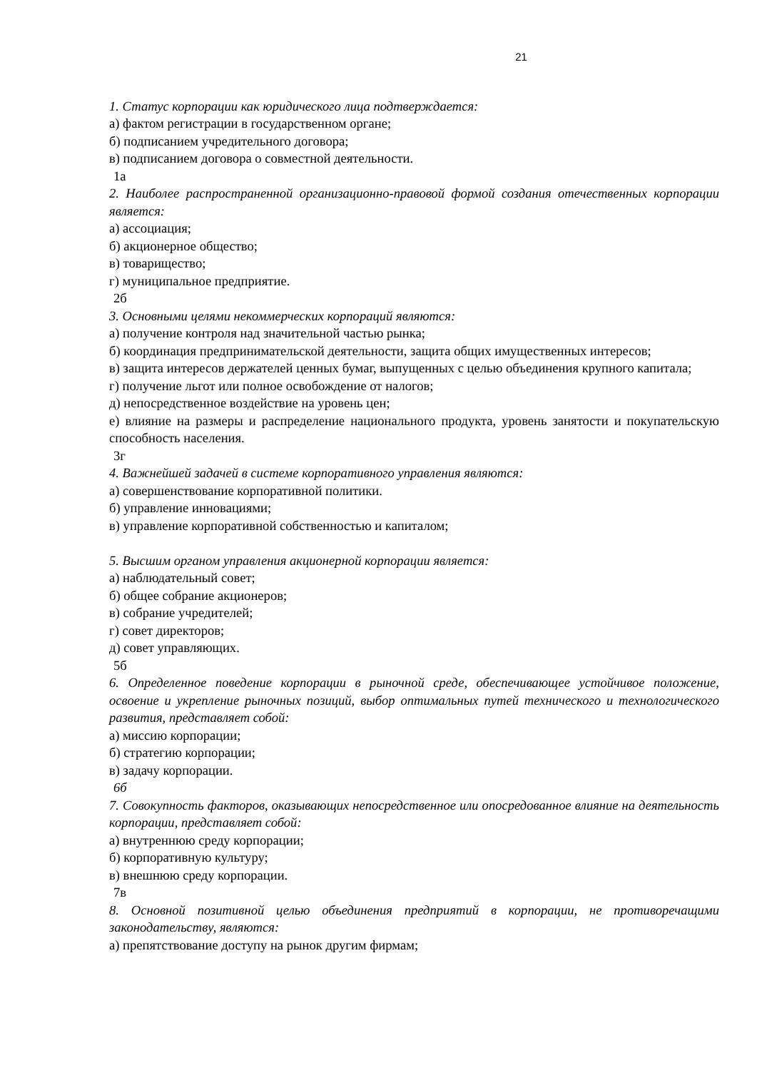21
1. Статус корпорации как юридического лица подтверждается:
а) фактом регистрации в государственном органе;
б) подписанием учредительного договора;
в) подписанием договора о совместной деятельности.
1а
2. Наиболее распространенной организационно-правовой формой создания отечественных корпорации является:
а) ассоциация;
б) акционерное общество;
в) товарищество;
г) муниципальное предприятие.
2б
3. Основными целями некоммерческих корпораций являются:
а) получение контроля над значительной частью рынка;
б) координация предпринимательской деятельности, защита общих имущественных интересов;
в) защита интересов держателей ценных бумаг, выпущенных с целью объединения крупного капитала;
г) получение льгот или полное освобождение от налогов;
д) непосредственное воздействие на уровень цен;
е) влияние на размеры и распределение национального продукта, уровень занятости и покупательскую способность населения.
3г
4. Важнейшей задачей в системе корпоративного управления являются:
а) совершенствование корпоративной политики.
б) управление инновациями;
в) управление корпоративной собственностью и капиталом;
5. Высшим органом управления акционерной корпорации является:
а) наблюдательный совет;
б) общее собрание акционеров;
в) собрание учредителей;
г) совет директоров;
д) совет управляющих.
5б
6. Определенное поведение корпорации в рыночной среде, обеспечивающее устойчивое положение, освоение и укрепление рыночных позиций, выбор оптимальных путей технического и технологического развития, представляет собой:
а) миссию корпорации;
б) стратегию корпорации;
в) задачу корпорации.
6б
7. Совокупность факторов, оказывающих непосредственное или опосредованное влияние на деятельность корпорации, представляет собой:
а) внутреннюю среду корпорации;
б) корпоративную культуру;
в) внешнюю среду корпорации.
7в
8. Основной позитивной целью объединения предприятий в корпорации, не противоречащими законодательству, являются:
а) препятствование доступу на рынок другим фирмам;